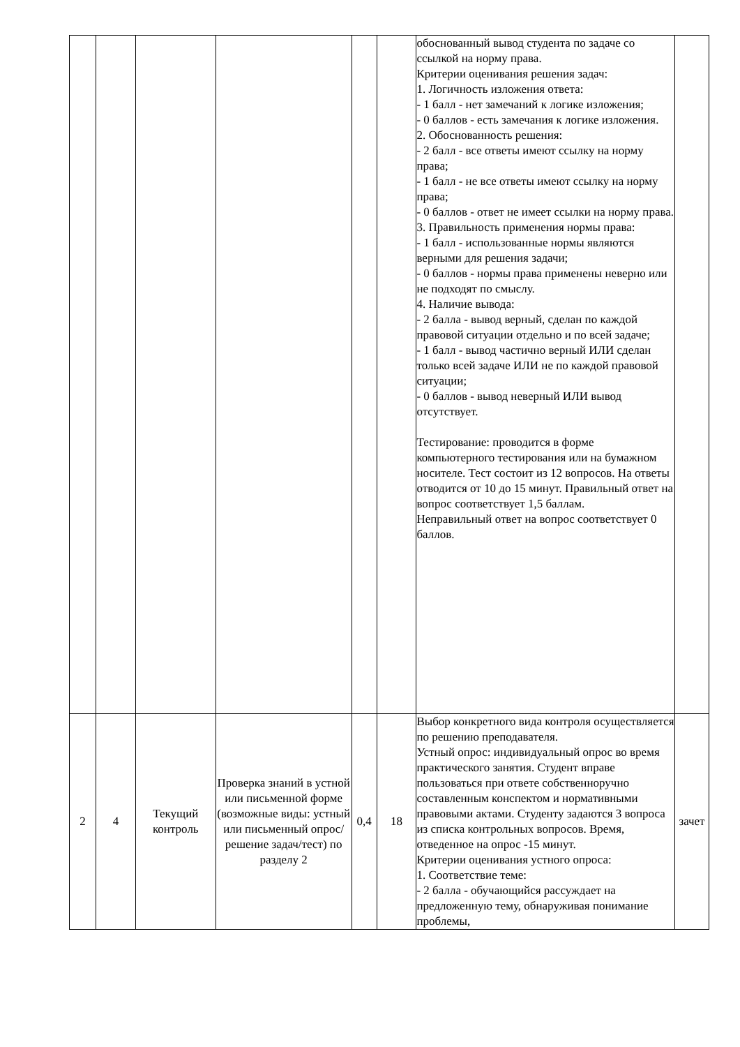| | | | | | | обоснованный вывод студента по задаче со ссылкой на норму права. Критерии оценивания решения задач: 1. Логичность изложения ответа: - 1 балл - нет замечаний к логике изложения; - 0 баллов - есть замечания к логике изложения. 2. Обоснованность решения: - 2 балл - все ответы имеют ссылку на норму права; - 1 балл - не все ответы имеют ссылку на норму права; - 0 баллов - ответ не имеет ссылки на норму права. 3. Правильность применения нормы права: - 1 балл - использованные нормы являются верными для решения задачи; - 0 баллов - нормы права применены неверно или не подходят по смыслу. 4. Наличие вывода: - 2 балла - вывод верный, сделан по каждой правовой ситуации отдельно и по всей задаче; - 1 балл - вывод частично верный ИЛИ сделан только всей задаче ИЛИ не по каждой правовой ситуации; - 0 баллов - вывод неверный ИЛИ вывод отсутствует. Тестирование: проводится в форме компьютерного тестирования или на бумажном носителе. Тест состоит из 12 вопросов. На ответы отводится от 10 до 15 минут. Правильный ответ на вопрос соответствует 1,5 баллам. Неправильный ответ на вопрос соответствует 0 баллов. | |
| 2 | 4 | Текущий контроль | Проверка знаний в устной или письменной форме (возможные виды: устный или письменный опрос/решение задач/тест) по разделу 2 | 0,4 | 18 | Выбор конкретного вида контроля осуществляется по решению преподавателя. Устный опрос: индивидуальный опрос во время практического занятия. Студент вправе пользоваться при ответе собственноручно составленным конспектом и нормативными правовыми актами. Студенту задаются 3 вопроса из списка контрольных вопросов. Время, отведенное на опрос -15 минут. Критерии оценивания устного опроса: 1. Соответствие теме: - 2 балла - обучающийся рассуждает на предложенную тему, обнаруживая понимание проблемы, | зачет |